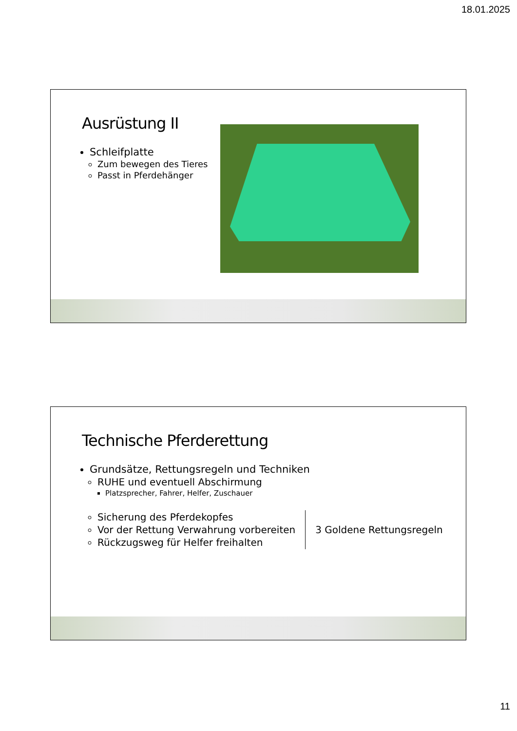18.01.2025
Ausrüstung II
Schleifplatte
Zum bewegen des Tieres
Passt in Pferdehänger
Technische Pferderettung
Grundsätze, Rettungsregeln und Techniken
RUHE und eventuell Abschirmung
Platzsprecher, Fahrer, Helfer, Zuschauer
Sicherung des Pferdekopfes
Vor der Rettung Verwahrung vorbereiten
Rückzugsweg für Helfer freihalten
3 Goldene Rettungsregeln
11